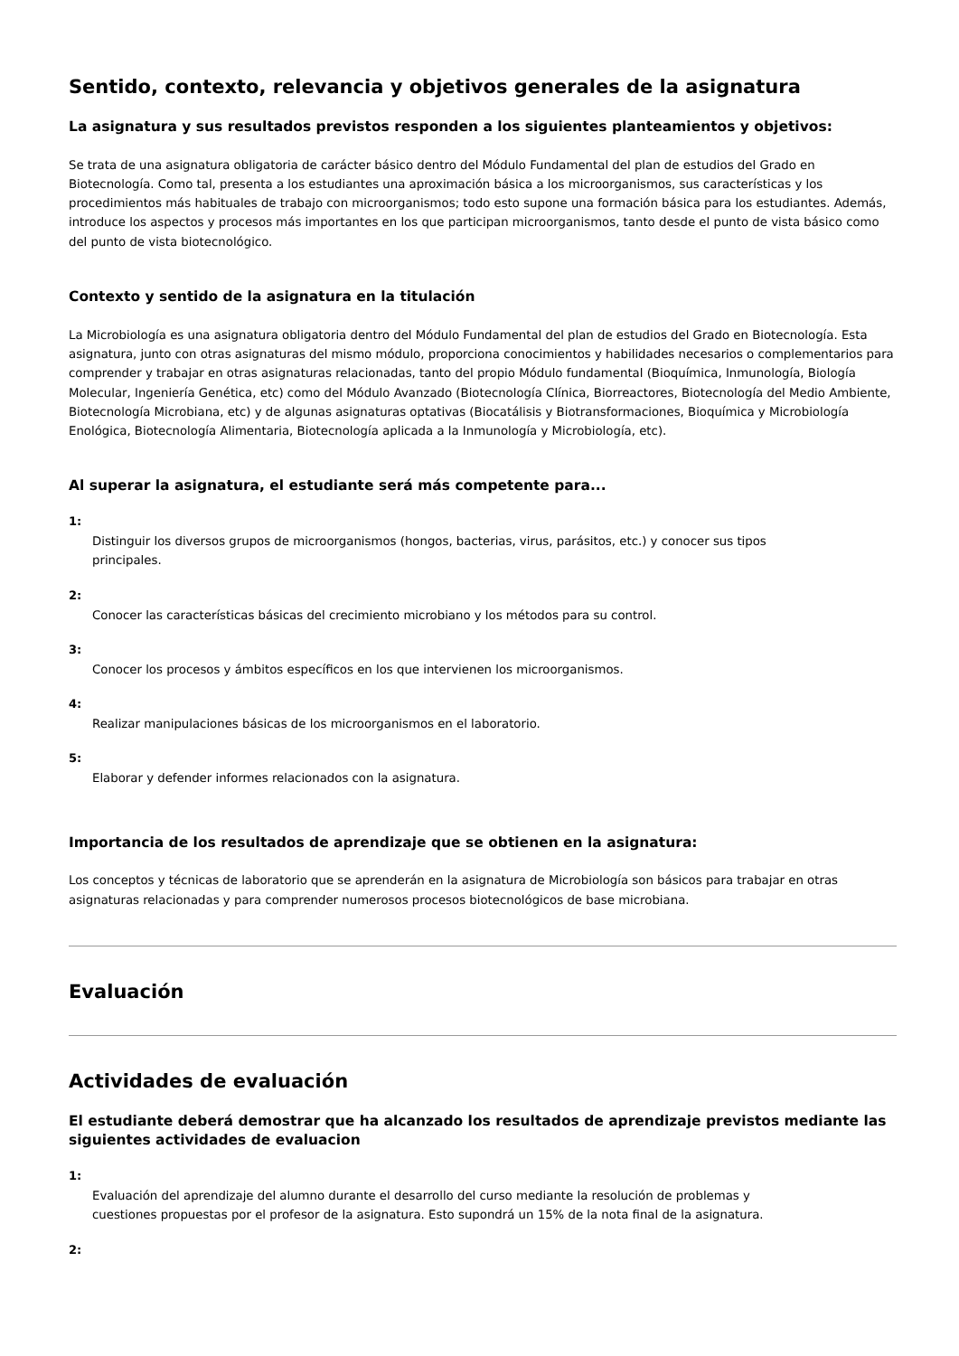Sentido, contexto, relevancia y objetivos generales de la asignatura
La asignatura y sus resultados previstos responden a los siguientes planteamientos y objetivos:
Se trata de una asignatura obligatoria de carácter básico dentro del Módulo Fundamental del plan de estudios del Grado en Biotecnología. Como tal, presenta a los estudiantes una aproximación básica a los microorganismos, sus características y los procedimientos más habituales de trabajo con microorganismos; todo esto supone una formación básica para los estudiantes. Además, introduce los aspectos y procesos más importantes en los que participan microorganismos, tanto desde el punto de vista básico como del punto de vista biotecnológico.
Contexto y sentido de la asignatura en la titulación
La Microbiología es una asignatura obligatoria dentro del Módulo Fundamental del plan de estudios del Grado en Biotecnología. Esta asignatura, junto con otras asignaturas del mismo módulo, proporciona conocimientos y habilidades necesarios o complementarios para comprender y trabajar en otras asignaturas relacionadas, tanto del propio Módulo fundamental (Bioquímica, Inmunología, Biología Molecular, Ingeniería Genética, etc) como del Módulo Avanzado (Biotecnología Clínica, Biorreactores, Biotecnología del Medio Ambiente, Biotecnología Microbiana, etc) y de algunas asignaturas optativas (Biocatálisis y Biotransformaciones, Bioquímica y Microbiología Enológica, Biotecnología Alimentaria, Biotecnología aplicada a la Inmunología y Microbiología, etc).
Al superar la asignatura, el estudiante será más competente para...
1:
Distinguir los diversos grupos de microorganismos (hongos, bacterias, virus, parásitos, etc.) y conocer sus tipos principales.
2:
Conocer las características básicas del crecimiento microbiano y los métodos para su control.
3:
Conocer los procesos y ámbitos específicos en los que intervienen los microorganismos.
4:
Realizar manipulaciones básicas de los microorganismos en el laboratorio.
5:
Elaborar y defender informes relacionados con la asignatura.
Importancia de los resultados de aprendizaje que se obtienen en la asignatura:
Los conceptos y técnicas de laboratorio que se aprenderán en la asignatura de Microbiología son básicos para trabajar en otras asignaturas relacionadas y para comprender numerosos procesos biotecnológicos de base microbiana.
Evaluación
Actividades de evaluación
El estudiante deberá demostrar que ha alcanzado los resultados de aprendizaje previstos mediante las siguientes actividades de evaluacion
1:
Evaluación del aprendizaje del alumno durante el desarrollo del curso mediante la resolución de problemas y cuestiones propuestas por el profesor de la asignatura. Esto supondrá un 15% de la nota final de la asignatura.
2: